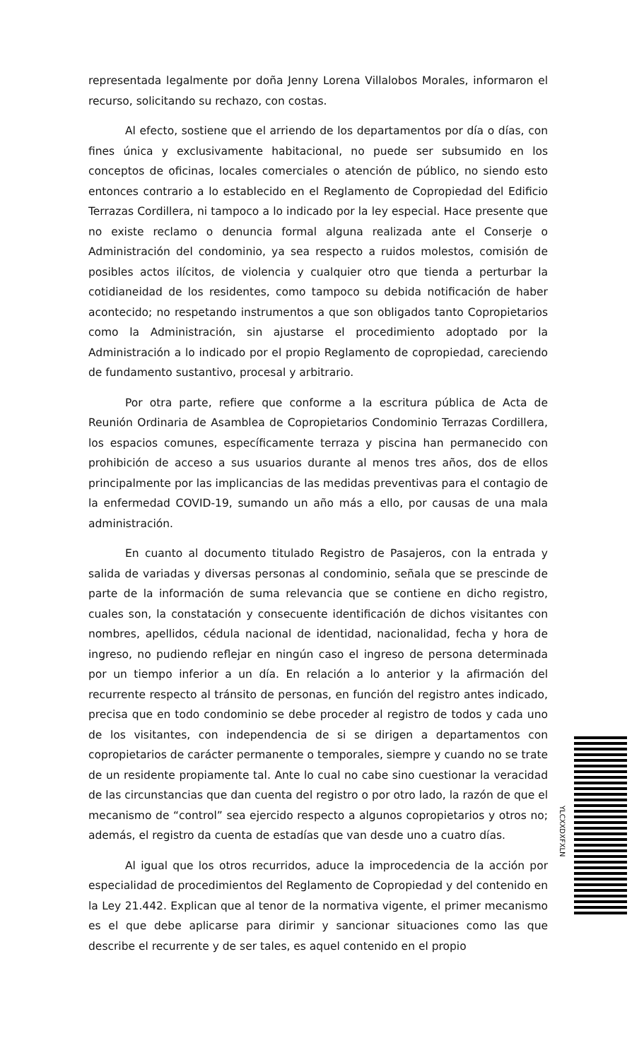representada legalmente por doña Jenny Lorena Villalobos Morales, informaron el recurso, solicitando su rechazo, con costas.
Al efecto, sostiene que el arriendo de los departamentos por día o días, con fines única y exclusivamente habitacional, no puede ser subsumido en los conceptos de oficinas, locales comerciales o atención de público, no siendo esto entonces contrario a lo establecido en el Reglamento de Copropiedad del Edificio Terrazas Cordillera, ni tampoco a lo indicado por la ley especial. Hace presente que no existe reclamo o denuncia formal alguna realizada ante el Conserje o Administración del condominio, ya sea respecto a ruidos molestos, comisión de posibles actos ilícitos, de violencia y cualquier otro que tienda a perturbar la cotidianeidad de los residentes, como tampoco su debida notificación de haber acontecido; no respetando instrumentos a que son obligados tanto Copropietarios como la Administración, sin ajustarse el procedimiento adoptado por la Administración a lo indicado por el propio Reglamento de copropiedad, careciendo de fundamento sustantivo, procesal y arbitrario.
Por otra parte, refiere que conforme a la escritura pública de Acta de Reunión Ordinaria de Asamblea de Copropietarios Condominio Terrazas Cordillera, los espacios comunes, específicamente terraza y piscina han permanecido con prohibición de acceso a sus usuarios durante al menos tres años, dos de ellos principalmente por las implicancias de las medidas preventivas para el contagio de la enfermedad COVID-19, sumando un año más a ello, por causas de una mala administración.
En cuanto al documento titulado Registro de Pasajeros, con la entrada y salida de variadas y diversas personas al condominio, señala que se prescinde de parte de la información de suma relevancia que se contiene en dicho registro, cuales son, la constatación y consecuente identificación de dichos visitantes con nombres, apellidos, cédula nacional de identidad, nacionalidad, fecha y hora de ingreso, no pudiendo reflejar en ningún caso el ingreso de persona determinada por un tiempo inferior a un día. En relación a lo anterior y la afirmación del recurrente respecto al tránsito de personas, en función del registro antes indicado, precisa que en todo condominio se debe proceder al registro de todos y cada uno de los visitantes, con independencia de si se dirigen a departamentos con copropietarios de carácter permanente o temporales, siempre y cuando no se trate de un residente propiamente tal. Ante lo cual no cabe sino cuestionar la veracidad de las circunstancias que dan cuenta del registro o por otro lado, la razón de que el mecanismo de “control” sea ejercido respecto a algunos copropietarios y otros no; además, el registro da cuenta de estadías que van desde uno a cuatro días.
Al igual que los otros recurridos, aduce la improcedencia de la acción por especialidad de procedimientos del Reglamento de Copropiedad y del contenido en la Ley 21.442. Explican que al tenor de la normativa vigente, el primer mecanismo es el que debe aplicarse para dirimir y sancionar situaciones como las que describe el recurrente y de ser tales, es aquel contenido en el propio
YLCXXDXFXLN